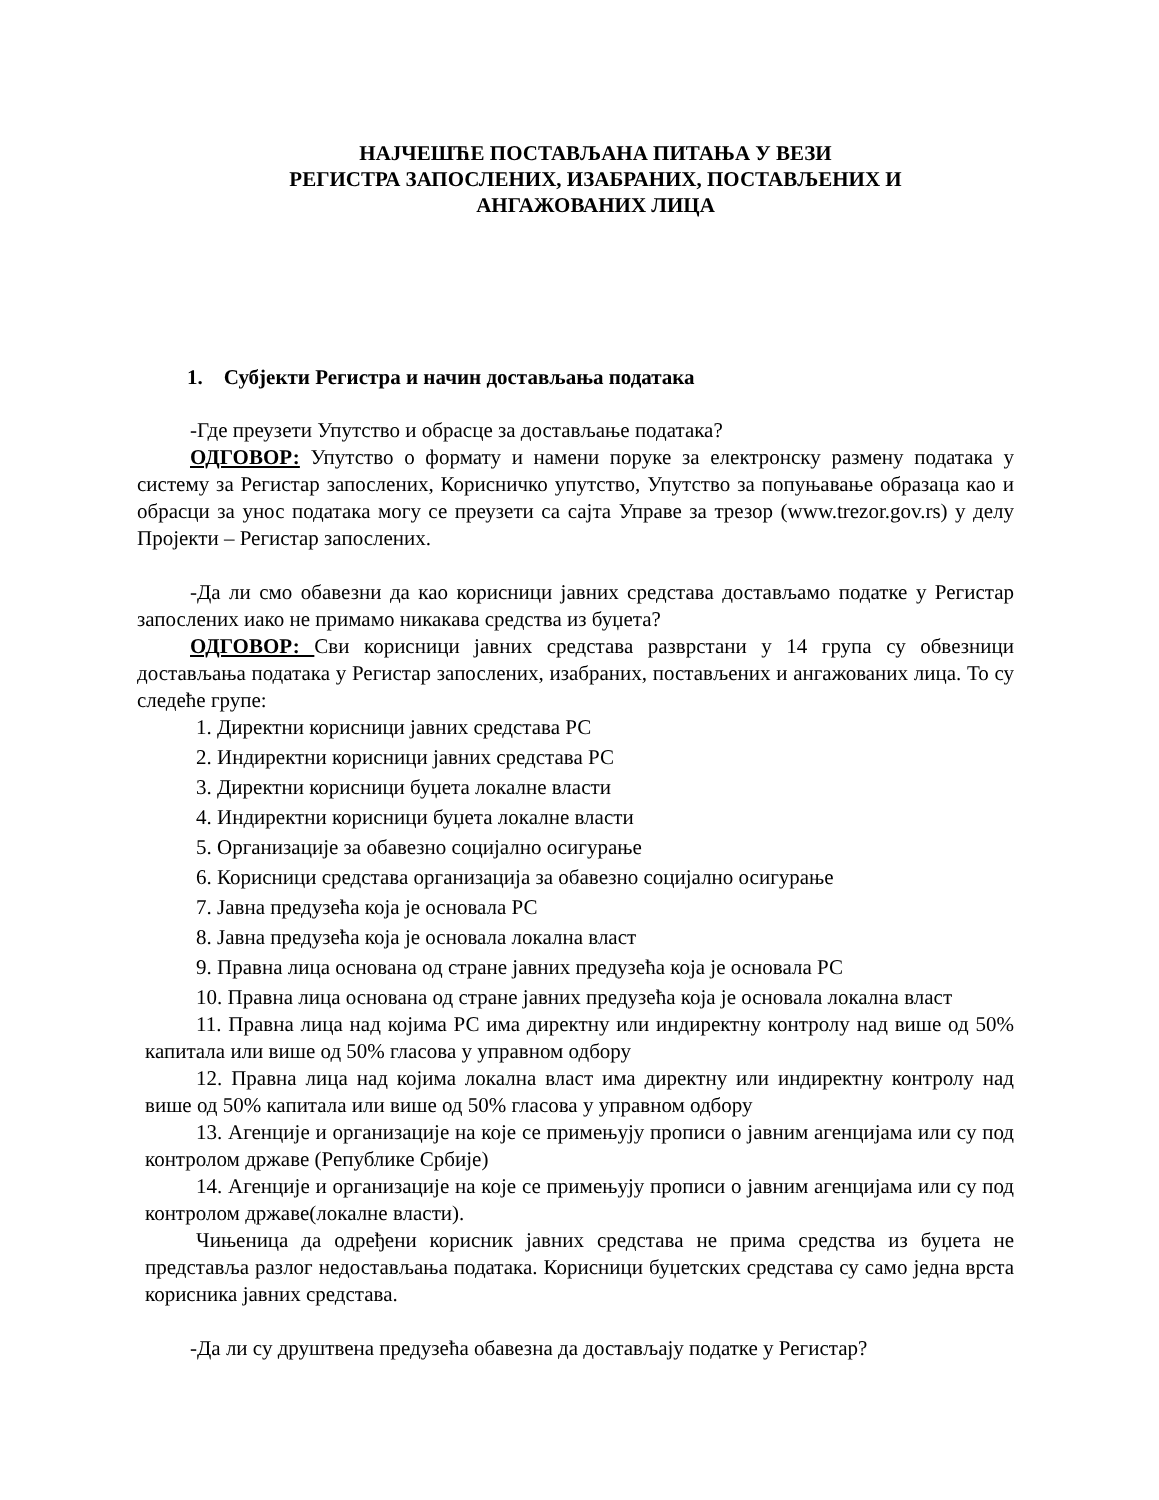НАЈЧЕШЋЕ ПОСТАВЉАНА ПИТАЊА У ВЕЗИ
РЕГИСТРА ЗАПОСЛЕНИХ, ИЗАБРАНИХ, ПОСТАВЉЕНИХ И
АНГАЖОВАНИХ ЛИЦА
1. Субјекти Регистра и начин достављања података
-Где преузети Упутство и обрасце за достављање података?
ОДГОВОР: Упутство о формату и намени поруке за електронску размену података у систему за Регистар запослених, Корисничко упутство, Упутство за попуњавање образаца као и обрасци за унос података могу се преузети са сајта Управе за трезор (www.trezor.gov.rs) у делу Пројекти – Регистар запослених.
-Да ли смо обавезни да као корисници јавних средстава достављамо податке у Регистар запослених иако не примамо никакава средства из буџета?
ОДГОВОР: Сви корисници јавних средстава разврстани у 14 група су обвезници достављања података у Регистар запослених, изабраних, постављених и ангажованих лица. То су следеће групе:
1. Директни корисници јавних средстава РС
2. Индиректни корисници јавних средстава РС
3. Директни корисници буџета локалне власти
4. Индиректни корисници буџета локалне власти
5. Организације за обавезно социјално осигурање
6. Корисници средстава организација за обавезно социјално осигурање
7. Јавна предузећа која је основала РС
8. Јавна предузећа која је основала локална власт
9. Правна лица основана од стране јавних предузећа која је основала РС
10. Правна лица основана од стране јавних предузећа која је основала локална власт
11. Правна лица над којима РС има директну или индиректну контролу над више од 50% капитала или више од 50% гласова у управном одбору
12. Правна лица над којима локална власт има директну или индиректну контролу над више од 50% капитала или више од 50% гласова у управном одбору
13. Агенције и организације на које се примењују прописи о јавним агенцијама или су под контролом државе (Републике Србије)
14. Агенције и организације на које се примењују прописи о јавним агенцијама или су под контролом државе(локалне власти).
Чињеница да одређени корисник јавних средстава не прима средства из буџета не представља разлог недостављања података. Корисници буџетских средстава су само једна врста корисника јавних средстава.
-Да ли су друштвена предузећа обавезна да достављају податке у Регистар?